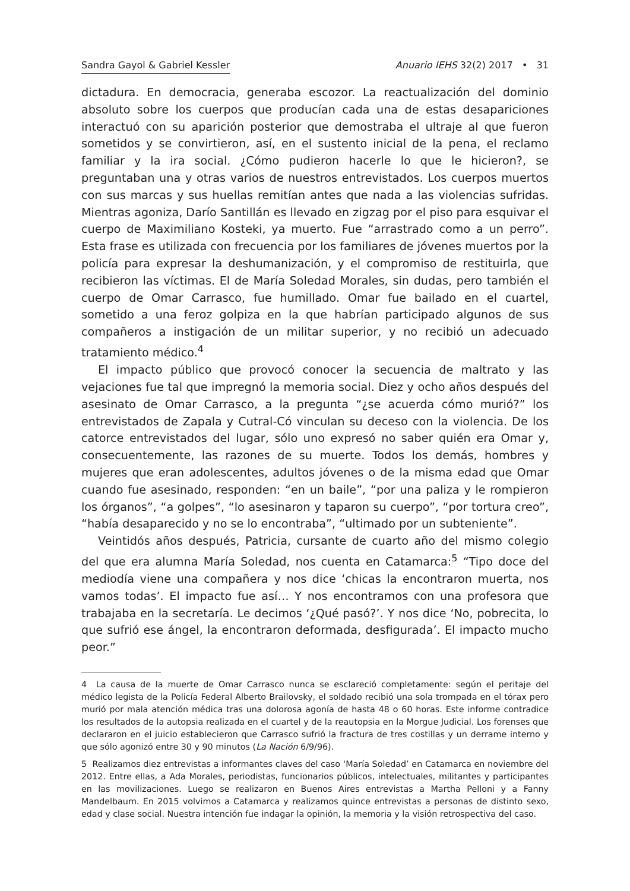Sandra Gayol & Gabriel Kessler Anuario IEHS 32(2) 2017 • 31
dictadura. En democracia, generaba escozor. La reactualización del dominio absoluto sobre los cuerpos que producían cada una de estas desapariciones interactuó con su aparición posterior que demostraba el ultraje al que fueron sometidos y se convirtieron, así, en el sustento inicial de la pena, el reclamo familiar y la ira social. ¿Cómo pudieron hacerle lo que le hicieron?, se preguntaban una y otras varios de nuestros entrevistados. Los cuerpos muertos con sus marcas y sus huellas remitían antes que nada a las violencias sufridas. Mientras agoniza, Darío Santillán es llevado en zigzag por el piso para esquivar el cuerpo de Maximiliano Kosteki, ya muerto. Fue “arrastrado como a un perro”. Esta frase es utilizada con frecuencia por los familiares de jóvenes muertos por la policía para expresar la deshumanización, y el compromiso de restituirla, que recibieron las víctimas. El de María Soledad Morales, sin dudas, pero también el cuerpo de Omar Carrasco, fue humillado. Omar fue bailado en el cuartel, sometido a una feroz golpiza en la que habrían participado algunos de sus compañeros a instigación de un militar superior, y no recibió un adecuado tratamiento médico.<sup>4</sup>
El impacto público que provocó conocer la secuencia de maltrato y las vejaciones fue tal que impregnó la memoria social. Diez y ocho años después del asesinato de Omar Carrasco, a la pregunta “¿se acuerda cómo murió?” los entrevistados de Zapala y Cutral-Có vinculan su deceso con la violencia. De los catorce entrevistados del lugar, sólo uno expresó no saber quién era Omar y, consecuentemente, las razones de su muerte. Todos los demás, hombres y mujeres que eran adolescentes, adultos jóvenes o de la misma edad que Omar cuando fue asesinado, responden: “en un baile”, “por una paliza y le rompieron los órganos”, “a golpes”, “lo asesinaron y taparon su cuerpo”, “por tortura creo”, “había desaparecido y no se lo encontraba”, “ultimado por un subteniente”.
Veintidós años después, Patricia, cursante de cuarto año del mismo colegio del que era alumna María Soledad, nos cuenta en Catamarca:<sup>5</sup> “Tipo doce del mediodía viene una compañera y nos dice ‘chicas la encontraron muerta, nos vamos todas’. El impacto fue así… Y nos encontramos con una profesora que trabajaba en la secretaría. Le decimos ‘¿Qué pasó?’. Y nos dice ‘No, pobrecita, lo que sufrió ese ángel, la encontraron deformada, desfigurada’. El impacto mucho peor.”
4 La causa de la muerte de Omar Carrasco nunca se esclareció completamente: según el peritaje del médico legista de la Policía Federal Alberto Brailovsky, el soldado recibió una sola trompada en el tórax pero murió por mala atención médica tras una dolorosa agonía de hasta 48 o 60 horas. Este informe contradice los resultados de la autopsia realizada en el cuartel y de la reautopsia en la Morgue Judicial. Los forenses que declararon en el juicio establecieron que Carrasco sufrió la fractura de tres costillas y un derrame interno y que sólo agonizó entre 30 y 90 minutos (La Nación 6/9/96).
5 Realizamos diez entrevistas a informantes claves del caso ‘María Soledad’ en Catamarca en noviembre del 2012. Entre ellas, a Ada Morales, periodistas, funcionarios públicos, intelectuales, militantes y participantes en las movilizaciones. Luego se realizaron en Buenos Aires entrevistas a Martha Pelloni y a Fanny Mandelbaum. En 2015 volvimos a Catamarca y realizamos quince entrevistas a personas de distinto sexo, edad y clase social. Nuestra intención fue indagar la opinión, la memoria y la visión retrospectiva del caso.